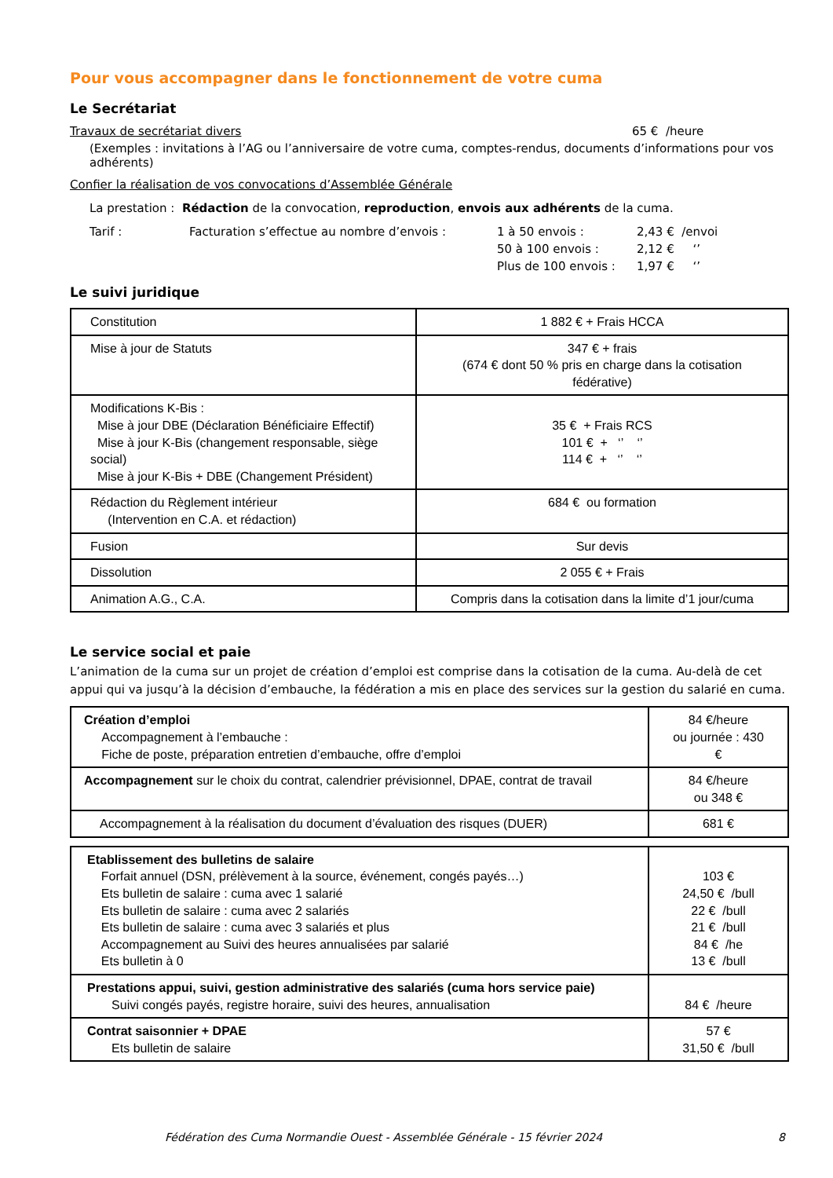Pour vous accompagner dans le fonctionnement de votre cuma
Le Secrétariat
Travaux de secrétariat divers 65 € /heure
(Exemples : invitations à l’AG ou l’anniversaire de votre cuma, comptes-rendus, documents d’informations pour vos adhérents)
Confier la réalisation de vos convocations d’Assemblée Générale
La prestation : Rédaction de la convocation, reproduction, envois aux adhérents de la cuma.
Tarif : Facturation s’effectue au nombre d’envois : 1 à 50 envois : 2,43 € /envoi 50 à 100 envois : 2,12 € ‘’ Plus de 100 envois : 1,97 € ‘’
Le suivi juridique
| Constitution | 1 882 € + Frais HCCA |
| Mise à jour de Statuts | 347 € + frais (674 € dont 50 % pris en charge dans la cotisation fédérative) |
| Modifications K-Bis : Mise à jour DBE (Déclaration Bénéficiaire Effectif) Mise à jour K-Bis (changement responsable, siège social) Mise à jour K-Bis + DBE (Changement Président) | 35 € + Frais RCS 101 € + ‘’ ‘’ 114 € + ‘’ ‘’ |
| Rédaction du Règlement intérieur (Intervention en C.A. et rédaction) | 684 € ou formation |
| Fusion | Sur devis |
| Dissolution | 2 055 € + Frais |
| Animation A.G., C.A. | Compris dans la cotisation dans la limite d’1 jour/cuma |
Le service social et paie
L’animation de la cuma sur un projet de création d’emploi est comprise dans la cotisation de la cuma. Au-delà de cet appui qui va jusqu’à la décision d’embauche, la fédération a mis en place des services sur la gestion du salarié en cuma.
| Création d’emploi Accompagnement à l’embauche : Fiche de poste, préparation entretien d’embauche, offre d’emploi | 84 €/heure ou journée : 430 € |
| Accompagnement sur le choix du contrat, calendrier prévisionnel, DPAE, contrat de travail | 84 €/heure ou 348 € |
| Accompagnement à la réalisation du document d’évaluation des risques (DUER) | 681 € |
| Etablissement des bulletins de salaire Forfait annuel (DSN, prélèvement à la source, événement, congés payés…) Ets bulletin de salaire : cuma avec 1 salarié Ets bulletin de salaire : cuma avec 2 salariés Ets bulletin de salaire : cuma avec 3 salariés et plus Accompagnement au Suivi des heures annualisées par salarié Ets bulletin à 0 | 103 € 24,50 € /bull 22 € /bull 21 € /bull 84 € /he 13 € /bull |
| Prestations appui, suivi, gestion administrative des salariés (cuma hors service paie) Suivi congés payés, registre horaire, suivi des heures, annualisation | 84 € /heure |
| Contrat saisonnier + DPAE Ets bulletin de salaire | 57 € 31,50 € /bull |
Fédération des Cuma Normandie Ouest - Assemblée Générale - 15 février 2024 8